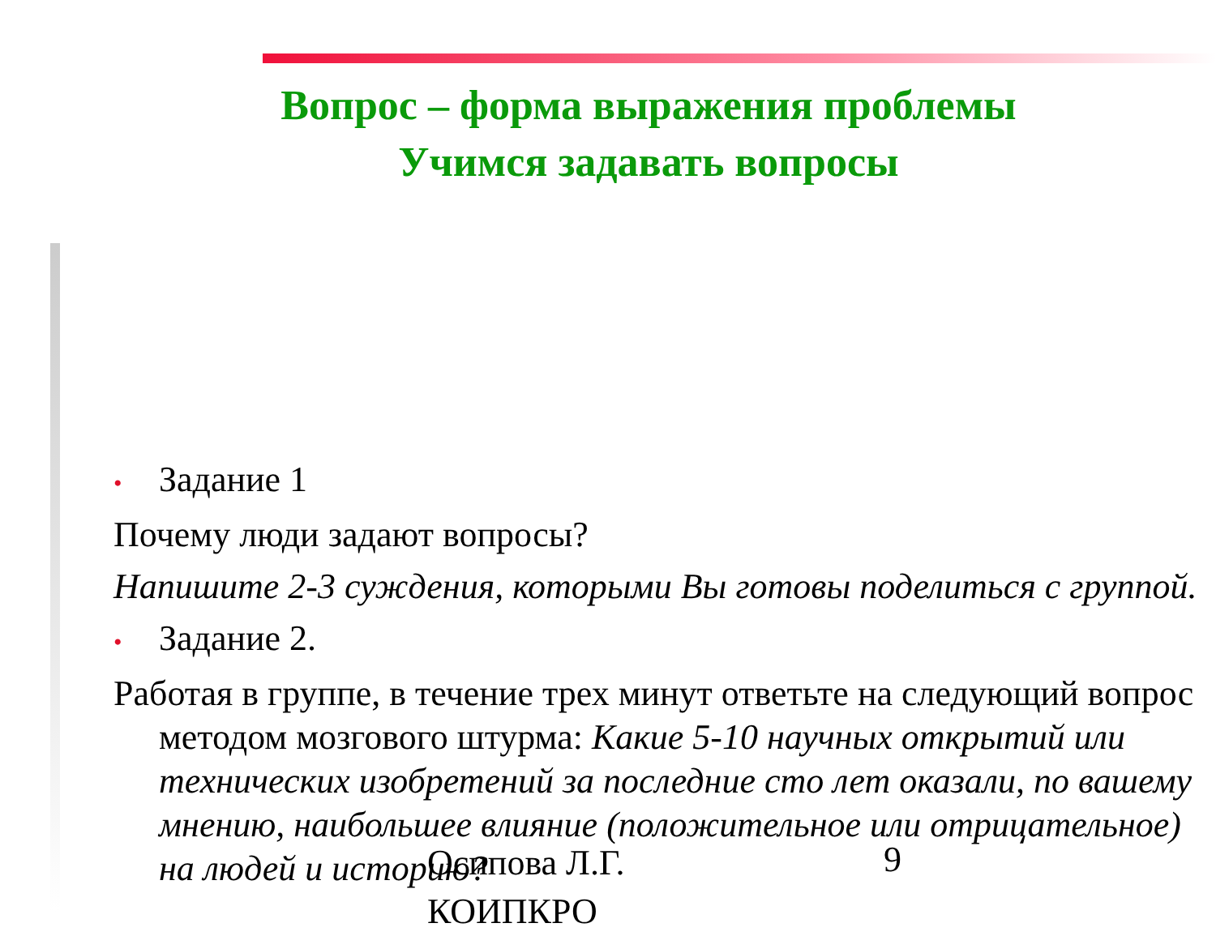Вопрос – форма выражения проблемы Учимся задавать вопросы
• Задание 1
Почему люди задают вопросы?
Напишите 2-3 суждения, которыми Вы готовы поделиться с группой.
• Задание 2.
Работая в группе, в течение трех минут ответьте на следующий вопрос методом мозгового штурма: Какие 5-10 научных открытий или технических изобретений за последние сто лет оказали, по вашему мнению, наибольшее влияние (положительное или отрицательное) на людей и историю?
Осипова Л.Г.
КОИПКРО
9